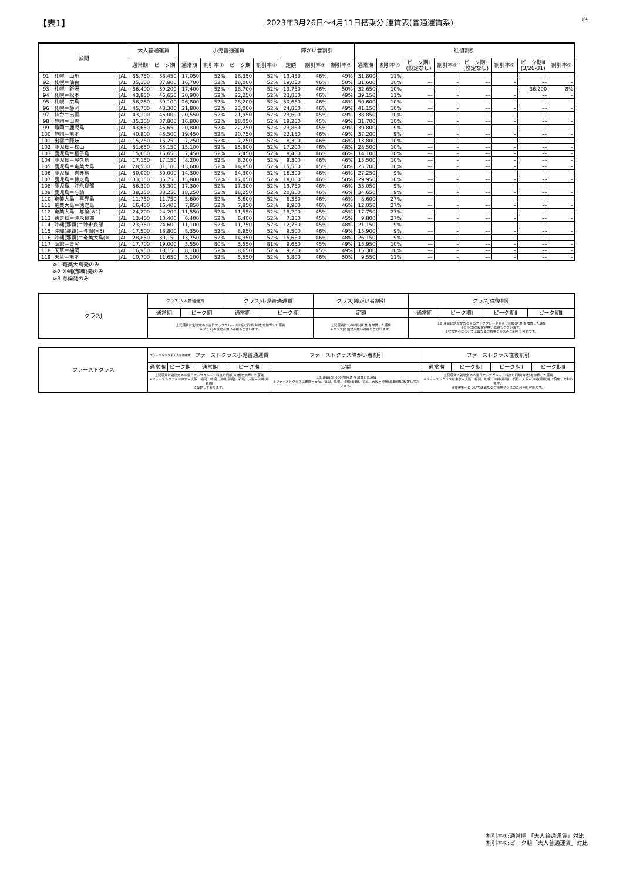【表1】
2023年3月26日～4月11日搭乗分 運賃表(普通運賃系)
JAL
| 区間 | | | 大人普通運賃 | | 小児普通運賃 | | | | 障がい者割引 | | | 往復割引 | | | | | | | |
| --- | --- | --- | --- | --- | --- | --- | --- | --- | --- | --- | --- | --- | --- | --- | --- | --- | --- | --- | --- |
| | | | 通常期 | ピーク期 | 通常期 | 割引率① | ピーク期 | 割引率② | 定額 | 割引率① | 割引率② | 通常期 | 割引率① | ピーク期Ⅰ (設定なし) | 割引率② | ピーク期Ⅱ (設定なし) | 割引率② | ピーク期Ⅲ (3/26-31) | 割引率② |
| 91 | 札幌＝山形 | JAL | 35,750 | 38,450 | 17,050 | 52% | 18,350 | 52% | 19,450 | 46% | 49% | 31,800 | 11% | –– | – | –– | – | –– | – |
| 92 | 札幌＝仙台 | JAL | 35,100 | 37,800 | 16,700 | 52% | 18,000 | 52% | 19,050 | 46% | 50% | 31,600 | 10% | –– | – | –– | – | –– | – |
| 93 | 札幌＝新潟 | JAL | 36,400 | 39,200 | 17,400 | 52% | 18,700 | 52% | 19,750 | 46% | 50% | 32,650 | 10% | –– | – | –– | – | 36,200 | 8% |
| 94 | 札幌＝松本 | JAL | 43,850 | 46,650 | 20,900 | 52% | 22,250 | 52% | 23,850 | 46% | 49% | 39,150 | 11% | –– | – | –– | – | –– | – |
| 95 | 札幌＝広島 | JAL | 56,250 | 59,100 | 26,800 | 52% | 28,200 | 52% | 30,650 | 46% | 48% | 50,600 | 10% | –– | – | –– | – | –– | – |
| 96 | 札幌＝静岡 | JAL | 45,700 | 48,300 | 21,800 | 52% | 23,000 | 52% | 24,850 | 46% | 49% | 41,150 | 10% | –– | – | –– | – | –– | – |
| 97 | 仙台＝出雲 | JAL | 43,100 | 46,000 | 20,550 | 52% | 21,950 | 52% | 23,600 | 45% | 49% | 38,850 | 10% | –– | – | –– | – | –– | – |
| 98 | 静岡＝出雲 | JAL | 35,200 | 37,800 | 16,800 | 52% | 18,050 | 52% | 19,250 | 45% | 49% | 31,700 | 10% | –– | – | –– | – | –– | – |
| 99 | 静岡＝鹿児島 | JAL | 43,650 | 46,650 | 20,800 | 52% | 22,250 | 52% | 23,850 | 45% | 49% | 39,800 | 9% | –– | – | –– | – | –– | – |
| 100 | 静岡＝熊本 | JAL | 40,800 | 43,500 | 19,450 | 52% | 20,750 | 52% | 22,150 | 46% | 49% | 37,200 | 9% | –– | – | –– | – | –– | – |
| 101 | 出雲＝隠岐 | JAL | 15,250 | 15,250 | 7,250 | 52% | 7,250 | 52% | 8,300 | 46% | 46% | 13,800 | 10% | –– | – | –– | – | –– | – |
| 102 | 鹿児島＝松山 | JAL | 31,650 | 33,150 | 15,100 | 52% | 15,800 | 52% | 17,200 | 46% | 48% | 28,500 | 10% | –– | – | –– | – | –– | – |
| 103 | 鹿児島＝種子島 | JAL | 15,650 | 15,650 | 7,450 | 52% | 7,450 | 52% | 8,450 | 46% | 46% | 14,100 | 10% | –– | – | –– | – | –– | – |
| 104 | 鹿児島＝屋久島 | JAL | 17,150 | 17,150 | 8,200 | 52% | 8,200 | 52% | 9,300 | 46% | 46% | 15,500 | 10% | –– | – | –– | – | –– | – |
| 105 | 鹿児島＝奄美大島 | JAL | 28,500 | 31,100 | 13,600 | 52% | 14,850 | 52% | 15,550 | 45% | 50% | 25,700 | 10% | –– | – | –– | – | –– | – |
| 106 | 鹿児島＝喜界島 | JAL | 30,000 | 30,000 | 14,300 | 52% | 14,300 | 52% | 16,300 | 46% | 46% | 27,250 | 9% | –– | – | –– | – | –– | – |
| 107 | 鹿児島＝徳之島 | JAL | 33,150 | 35,750 | 15,800 | 52% | 17,050 | 52% | 18,000 | 46% | 50% | 29,950 | 10% | –– | – | –– | – | –– | – |
| 108 | 鹿児島＝沖永良部 | JAL | 36,300 | 36,300 | 17,300 | 52% | 17,300 | 52% | 19,750 | 46% | 46% | 33,050 | 9% | –– | – | –– | – | –– | – |
| 109 | 鹿児島＝与論 | JAL | 38,250 | 38,250 | 18,250 | 52% | 18,250 | 52% | 20,800 | 46% | 46% | 34,650 | 9% | –– | – | –– | – | –– | – |
| 110 | 奄美大島＝喜界島 | JAL | 11,750 | 11,750 | 5,600 | 52% | 5,600 | 52% | 6,350 | 46% | 46% | 8,600 | 27% | –– | – | –– | – | –– | – |
| 111 | 奄美大島＝徳之島 | JAL | 16,400 | 16,400 | 7,850 | 52% | 7,850 | 52% | 8,900 | 46% | 46% | 12,050 | 27% | –– | – | –– | – | –– | – |
| 112 | 奄美大島＝与論(※1) | JAL | 24,200 | 24,200 | 11,550 | 52% | 11,550 | 52% | 13,200 | 45% | 45% | 17,750 | 27% | –– | – | –– | – | –– | – |
| 113 | 徳之島＝沖永良部 | JAL | 13,400 | 13,400 | 6,400 | 52% | 6,400 | 52% | 7,350 | 45% | 45% | 9,800 | 27% | –– | – | –– | – | –– | – |
| 114 | 沖縄(那覇)＝沖永良部 | JAL | 23,350 | 24,600 | 11,100 | 52% | 11,750 | 52% | 12,750 | 45% | 48% | 21,150 | 9% | –– | – | –– | – | –– | – |
| 115 | 沖縄(那覇)＝与論(※3) | JAL | 17,500 | 18,800 | 8,350 | 52% | 8,950 | 52% | 9,500 | 46% | 49% | 15,900 | 9% | –– | – | –– | – | –– | – |
| 116 | 沖縄(那覇)＝奄美大島(※ | JAL | 28,850 | 30,150 | 13,750 | 52% | 14,350 | 52% | 15,650 | 46% | 48% | 26,150 | 9% | –– | – | –– | – | –– | – |
| 117 | 函館＝奥尻 | JAL | 17,700 | 19,000 | 3,550 | 80% | 3,550 | 81% | 9,650 | 45% | 49% | 15,950 | 10% | –– | – | –– | – | –– | – |
| 118 | 天草＝福岡 | JAL | 16,950 | 18,150 | 8,100 | 52% | 8,650 | 52% | 9,250 | 45% | 49% | 15,300 | 10% | –– | – | –– | – | –– | – |
| 119 | 天草＝熊本 | JAL | 10,700 | 11,650 | 5,100 | 52% | 5,550 | 52% | 5,800 | 46% | 50% | 9,550 | 11% | –– | – | –– | – | –– | – |
※1 奄美大島発のみ
※2 沖縄(那覇)発のみ
※3 与論発のみ
| クラスJ | クラスJ大人普通運賃 | | クラスJ小児普通運賃 | | クラスJ障がい者割引 | クラスJ往復割引 | | | |
| --- | --- | --- | --- | --- | --- | --- | --- | --- | --- |
| | 通常期 | ピーク期 | 通常期 | ピーク期 | 定額 | 通常期 | ピーク期Ⅰ | ピーク期Ⅱ | ピーク期Ⅲ |
| | 上記運賃に別途定める当日アップグレード料金と同額(片道)を加算した運賃 ※クラスJの設定が無い路線もございます。 | | | | 上記運賃に1,000円(片道)を加算した運賃 ※クラスJの設定が無い路線もございます。 | 上記運賃に別途定める当日アップグレード料金と同額(片道)を加算した運賃 ※クラスJの設定が無い路線もございます。 ※往復割引については異なるご搭乗クラスのご利用も可能です。 | | | |
| ファーストクラス | ファーストクラス大人普通運賃 | | ファーストクラス小児普通運賃 | | ファーストクラス障がい者割引 | ファーストクラス往復割引 | | | |
| --- | --- | --- | --- | --- | --- | --- | --- | --- | --- |
| | 通常期 | ピーク期 | 通常期 | ピーク期 | 定額 | 通常期 | ピーク期Ⅰ | ピーク期Ⅱ | ピーク期Ⅲ |
| | 上記運賃に別途定める当日アップグレード料金と同額(片道)を加算した運賃 ※ファーストクラスは東京＝大阪、福岡、札幌、沖縄(那覇)、石垣、大阪＝沖縄(那覇)線 に設定しております。 | | | | 上記運賃に8,000円(片道)を加算した運賃 ※ファーストクラスは東京＝大阪、福岡、札幌、沖縄(那覇)、石垣、大阪＝沖縄(那覇)線に設定しております。 | 上記運賃に別途定める当日アップグレード料金と同額(片道)を加算した運賃 ※ファーストクラスは東京＝大阪、福岡、札幌、沖縄(那覇)、石垣、大阪＝沖縄(那覇)線に設定しております。 ※往復割引については異なるご搭乗クラスのご利用も可能です。 | | | |
割引率①:通常期 「大人普通運賃」対比
割引率②:ピーク期「大人普通運賃」対比